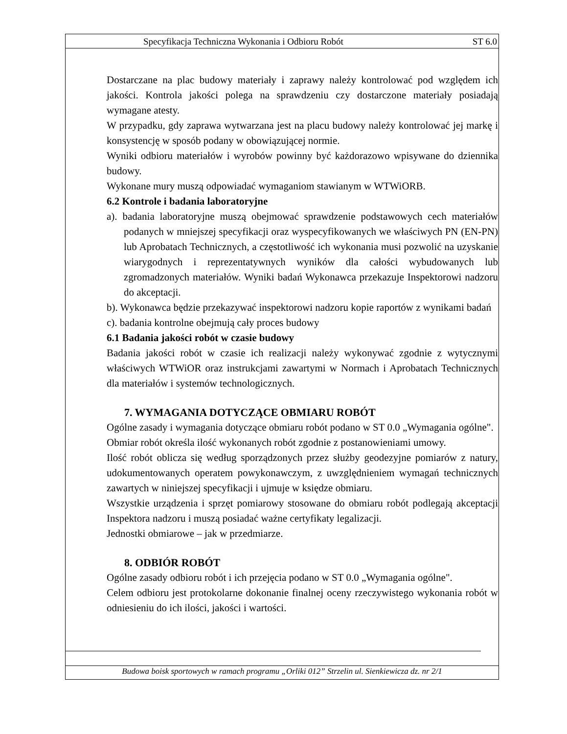Specyfikacja Techniczna Wykonania i Odbioru Robót ST 6.0
Dostarczane na plac budowy materiały i zaprawy należy kontrolować pod względem ich jakości. Kontrola jakości polega na sprawdzeniu czy dostarczone materiały posiadają wymagane atesty.
W przypadku, gdy zaprawa wytwarzana jest na placu budowy należy kontrolować jej markę i konsystencję w sposób podany w obowiązującej normie.
Wyniki odbioru materiałów i wyrobów powinny być każdorazowo wpisywane do dziennika budowy.
Wykonane mury muszą odpowiadać wymaganiom stawianym w WTWiORB.
6.2 Kontrole i badania laboratoryjne
a). badania laboratoryjne muszą obejmować sprawdzenie podstawowych cech materiałów podanych w mniejszej specyfikacji oraz wyspecyfikowanych we właściwych PN (EN-PN) lub Aprobatach Technicznych, a częstotliwość ich wykonania musi pozwolić na uzyskanie wiarygodnych i reprezentatywnych wyników dla całości wybudowanych lub zgromadzonych materiałów. Wyniki badań Wykonawca przekazuje Inspektorowi nadzoru do akceptacji.
b). Wykonawca będzie przekazywać inspektorowi nadzoru kopie raportów z wynikami badań
c). badania kontrolne obejmują cały proces budowy
6.1 Badania jakości robót w czasie budowy
Badania jakości robót w czasie ich realizacji należy wykonywać zgodnie z wytycznymi właściwych WTWiOR oraz instrukcjami zawartymi w Normach i Aprobatach Technicznych dla materiałów i systemów technologicznych.
7. WYMAGANIA DOTYCZĄCE OBMIARU ROBÓT
Ogólne zasady i wymagania dotyczące obmiaru robót podano w ST 0.0 „Wymagania ogólne".
Obmiar robót określa ilość wykonanych robót zgodnie z postanowieniami umowy.
Ilość robót oblicza się według sporządzonych przez służby geodezyjne pomiarów z natury, udokumentowanych operatem powykonawczym, z uwzględnieniem wymagań technicznych zawartych w niniejszej specyfikacji i ujmuje w księdze obmiaru.
Wszystkie urządzenia i sprzęt pomiarowy stosowane do obmiaru robót podlegają akceptacji Inspektora nadzoru i muszą posiadać ważne certyfikaty legalizacji.
Jednostki obmiarowe – jak w przedmiarze.
8. ODBIÓR ROBÓT
Ogólne zasady odbioru robót i ich przejęcia podano w ST 0.0 „Wymagania ogólne".
Celem odbioru jest protokolarne dokonanie finalnej oceny rzeczywistego wykonania robót w odniesieniu do ich ilości, jakości i wartości.
Budowa boisk sportowych w ramach programu „Orliki 012” Strzelin ul. Sienkiewicza dz. nr 2/1